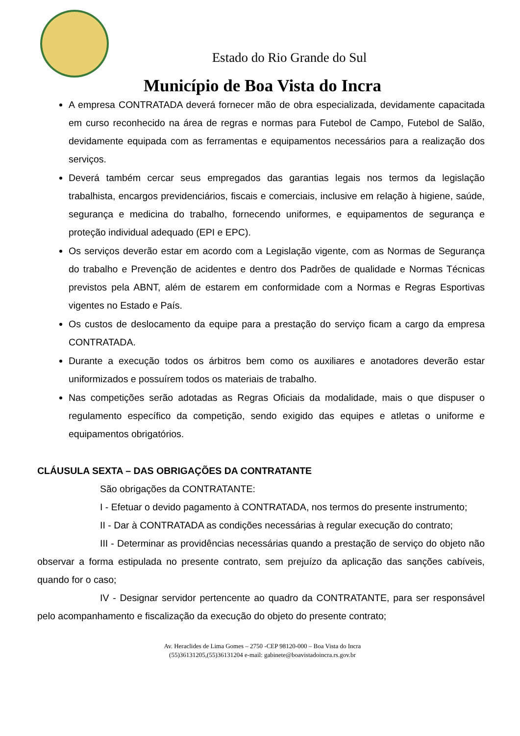Estado do Rio Grande do Sul
Município de Boa Vista do Incra
A empresa CONTRATADA deverá fornecer mão de obra especializada, devidamente capacitada em curso reconhecido na área de regras e normas para Futebol de Campo, Futebol de Salão, devidamente equipada com as ferramentas e equipamentos necessários para a realização dos serviços.
Deverá também cercar seus empregados das garantias legais nos termos da legislação trabalhista, encargos previdenciários, fiscais e comerciais, inclusive em relação à higiene, saúde, segurança e medicina do trabalho, fornecendo uniformes, e equipamentos de segurança e proteção individual adequado (EPI e EPC).
Os serviços deverão estar em acordo com a Legislação vigente, com as Normas de Segurança do trabalho e Prevenção de acidentes e dentro dos Padrões de qualidade e Normas Técnicas previstos pela ABNT, além de estarem em conformidade com a Normas e Regras Esportivas vigentes no Estado e País.
Os custos de deslocamento da equipe para a prestação do serviço ficam a cargo da empresa CONTRATADA.
Durante a execução todos os árbitros bem como os auxiliares e anotadores deverão estar uniformizados e possuírem todos os materiais de trabalho.
Nas competições serão adotadas as Regras Oficiais da modalidade, mais o que dispuser o regulamento específico da competição, sendo exigido das equipes e atletas o uniforme e equipamentos obrigatórios.
CLÁUSULA SEXTA – DAS OBRIGAÇÕES DA CONTRATANTE
São obrigações da CONTRATANTE:
I - Efetuar o devido pagamento à CONTRATADA, nos termos do presente instrumento;
II - Dar à CONTRATADA as condições necessárias à regular execução do contrato;
III - Determinar as providências necessárias quando a prestação de serviço do objeto não observar a forma estipulada no presente contrato, sem prejuízo da aplicação das sanções cabíveis, quando for o caso;
IV - Designar servidor pertencente ao quadro da CONTRATANTE, para ser responsável pelo acompanhamento e fiscalização da execução do objeto do presente contrato;
Av. Heraclides de Lima Gomes – 2750 -CEP 98120-000 – Boa Vista do Incra
(55)36131205,(55)36131204 e-mail: gabinete@boavistadoincra.rs.gov.br